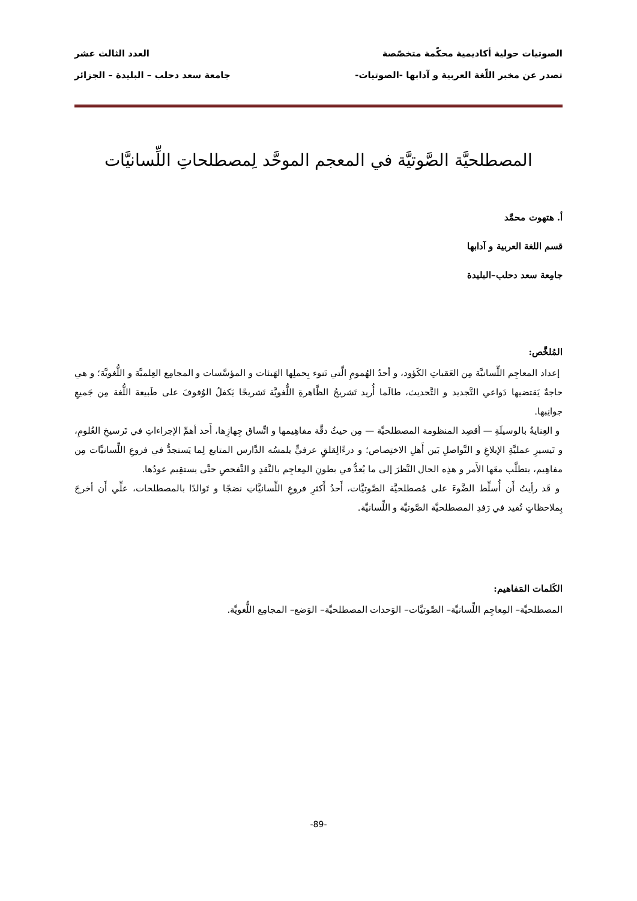الصوتيات حولية أكاديمية محكّمة متخصّصة العدد الثالث عشر
تصدر عن مخبر اللّغة العربية و آدابها -الصوتيات- جامعة سعد دحلب – البليدة – الجزائر
المصطلحيَّة الصَّوتيَّة في المعجم الموحَّد لِمصطلحاتِ اللِّسانيَّات
أ. هتهوت محمَّد
قسم اللغة العربية و آدابها
جامِعة سعد دحلب–البليدة
المُلخَّص:
إعداد المعاجِم اللِّسانيَّة مِن العَقباتِ الكَؤود، و أحدُ الهُمومِ الَّتي تَنوء بِحملِها الهَيئات و المؤسَّسات و المجامِع العِلميَّة و اللُّغويَّة؛ و هي حاجةٌ يَقتضيها دَواعي التَّجديد و التَّحديث، طالَما أُريد تَشريحُ الظَّاهرةِ اللُّغويَّة تَشريحًا يَكفلُ الوُقوفَ على طَبيعة اللُّغة مِن جَميعِ جوانِبها.
و العِنايةُ بالوسيلَةِ — أقصِد المنظومة المصطلحيَّة — مِن حيثُ دقَّة مفاهِيمها و اتِّساق جِهازِها، أَحد أهمِّ الإجراءاتِ في تَرسيخِ العُلومِ، و تَيسيرِ عمليَّةِ الإبلاغِ و التَّواصلِ بَين أَهلِ الاختِصاص؛ و درءًالِقلقٍ عرفيٍّ يلمسُه الدَّارس المتابع لِما يَستجدُّ في فروعِ اللِّسانيَّات مِن مفاهِيم، يتطلَّب معَها الأَمر و هذِه الحال النَّظرَ إلى ما يُعدُّ في بطونِ المِعاجِم بالنَّقدِ و التَّفحصِ حتَّى يستقِيم عودُها.
و قَد رأيتُ أَن أُسلِّط الضَّوءَ على مُصطلحيَّة الصَّوتيَّات، أَحدُ أَكثرِ فروعِ اللِّسانيَّاتِ نضجًا و تَوالدًا بالمصطلحات، علِّي أَن أخرجَ بِملاحظاتٍ تُفيد في رَفدِ المصطلحيَّة الصَّوتيَّة و اللِّسانيَّة.
الكَلمات المَفاهيم:
المصطلحيَّة– المِعاجِم اللِّسانيَّة– الصَّوتيَّات– الوَحدات المصطلحيَّة– الوَضع– المجامِع اللُّغويَّة.
-89-